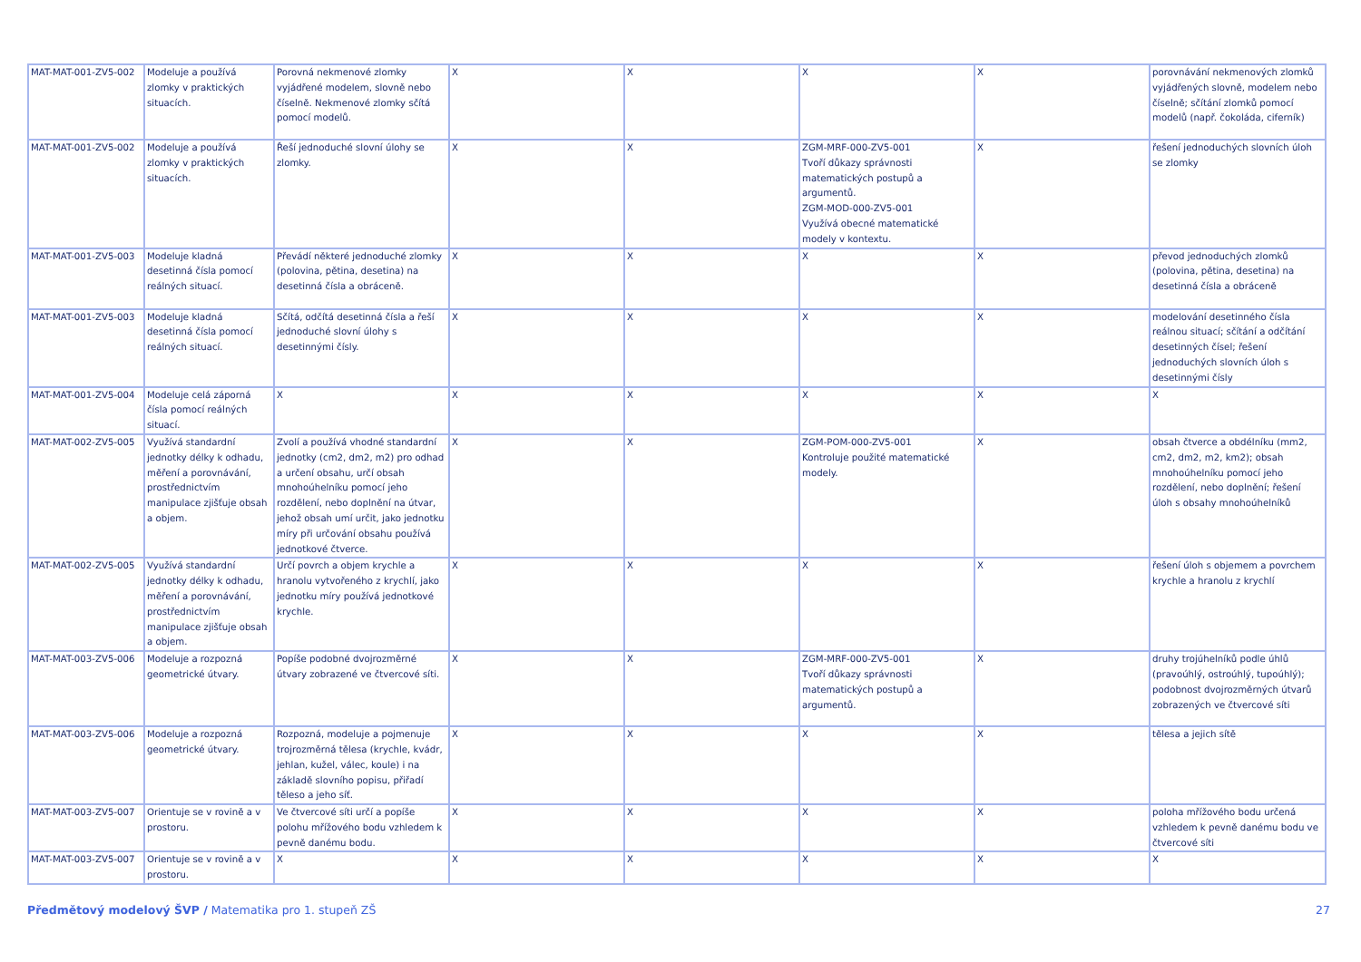| MAT-MAT-001-ZV5-002 | Modeluje a používá zlomky v praktických situacích. | Porovná nekmenové zlomky vyjádřené modelem, slovně nebo číselně. Nekmenové zlomky sčítá pomocí modelů. | X | X | X | X | porovnávání nekmenových zlomků vyjádřených slovně, modelem nebo číselně; sčítání zlomků pomocí modelů (např. čokoláda, ciferník) |
| MAT-MAT-001-ZV5-002 | Modeluje a používá zlomky v praktických situacích. | Řeší jednoduché slovní úlohy se zlomky. | X | X | ZGM-MRF-000-ZV5-001 Tvoří důkazy správnosti matematických postupů a argumentů. ZGM-MOD-000-ZV5-001 Využívá obecné matematické modely v kontextu. | X | řešení jednoduchých slovních úloh se zlomky |
| MAT-MAT-001-ZV5-003 | Modeluje kladná desetinná čísla pomocí reálných situací. | Převádí některé jednoduché zlomky (polovina, pětina, desetina) na desetinná čísla a obráceně. | X | X | X | X | převod jednoduchých zlomků (polovina, pětina, desetina) na desetinná čísla a obráceně |
| MAT-MAT-001-ZV5-003 | Modeluje kladná desetinná čísla pomocí reálných situací. | Sčítá, odčítá desetinná čísla a řeší jednoduché slovní úlohy s desetinnými čísly. | X | X | X | X | modelování desetinného čísla reálnou situací; sčítání a odčítání desetinných čísel; řešení jednoduchých slovních úloh s desetinnými čísly |
| MAT-MAT-001-ZV5-004 | Modeluje celá záporná čísla pomocí reálných situací. | X | X | X | X | X | X |
| MAT-MAT-002-ZV5-005 | Využívá standardní jednotky délky k odhadu, měření a porovnávání, prostřednictvím manipulace zjišťuje obsah a objem. | Zvolí a používá vhodné standardní jednotky (cm2, dm2, m2) pro odhad a určení obsahu, určí obsah mnohoúhelníku pomocí jeho rozdělení, nebo doplnění na útvar, jehož obsah umí určit, jako jednotku míry při určování obsahu používá jednotkové čtverce. | X | X | ZGM-POM-000-ZV5-001 Kontroluje použité matematické modely. | X | obsah čtverce a obdélníku (mm2, cm2, dm2, m2, km2); obsah mnohoúhelníku pomocí jeho rozdělení, nebo doplnění; řešení úloh s obsahy mnohoúhelníků |
| MAT-MAT-002-ZV5-005 | Využívá standardní jednotky délky k odhadu, měření a porovnávání, prostřednictvím manipulace zjišťuje obsah a objem. | Určí povrch a objem krychle a hranolu vytvořeného z krychlí, jako jednotku míry používá jednotkové krychle. | X | X | X | X | řešení úloh s objemem a povrchem krychle a hranolu z krychlí |
| MAT-MAT-003-ZV5-006 | Modeluje a rozpozná geometrické útvary. | Popíše podobné dvojrozměrné útvary zobrazené ve čtvercové síti. | X | X | ZGM-MRF-000-ZV5-001 Tvoří důkazy správnosti matematických postupů a argumentů. | X | druhy trojúhelníků podle úhlů (pravoúhlý, ostroúhlý, tupoúhlý); podobnost dvojrozměrných útvarů zobrazených ve čtvercové síti |
| MAT-MAT-003-ZV5-006 | Modeluje a rozpozná geometrické útvary. | Rozpozná, modeluje a pojmenuje trojrozměrná tělesa (krychle, kvádr, jehlan, kužel, válec, koule) i na základě slovního popisu, přiřadí těleso a jeho síť. | X | X | X | X | tělesa a jejich sítě |
| MAT-MAT-003-ZV5-007 | Orientuje se v rovině a v prostoru. | Ve čtvercové síti určí a popíše polohu mřížového bodu vzhledem k pevně danému bodu. | X | X | X | X | poloha mřížového bodu určená vzhledem k pevně danému bodu ve čtvercové síti |
| MAT-MAT-003-ZV5-007 | Orientuje se v rovině a v prostoru. | X | X | X | X | X | X |
Předmětový modelový ŠVP / Matematika pro 1. stupeň ZŠ 27